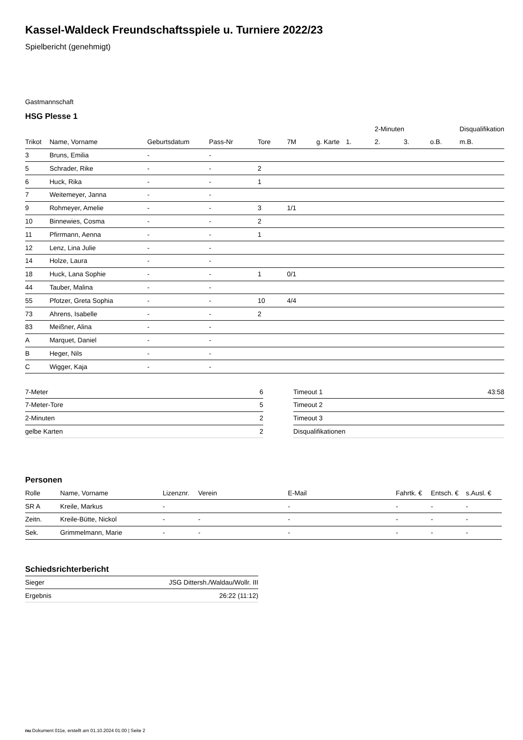Kassel-Waldeck Freundschaftsspiele u. Turniere 2022/23
Spielbericht (genehmigt)
Gastmannschaft
HSG Plesse 1
| | | | | | | | | 2-Minuten | | | Disqualifikation |
| --- | --- | --- | --- | --- | --- | --- | --- | --- | --- | --- | --- |
| Trikot | Name, Vorname | Geburtsdatum | Pass-Nr | Tore | 7M | g. Karte | 1. | 2. | 3. | o.B. | m.B. |
| 3 | Bruns, Emilia | - | - | | | | | | | | |
| 5 | Schrader, Rike | - | - | 2 | | | | | | | |
| 6 | Huck, Rika | - | - | 1 | | | | | | | |
| 7 | Weitemeyer, Janna | - | - | | | | | | | | |
| 9 | Rohmeyer, Amelie | - | - | 3 | 1/1 | | | | | | |
| 10 | Binnewies, Cosma | - | - | 2 | | | | | | | |
| 11 | Pfirrmann, Aenna | - | - | 1 | | | | | | | |
| 12 | Lenz, Lina Julie | - | - | | | | | | | | |
| 14 | Holze, Laura | - | - | | | | | | | | |
| 18 | Huck, Lana Sophie | - | - | 1 | 0/1 | | | | | | |
| 44 | Tauber, Malina | - | - | | | | | | | | |
| 55 | Pfotzer, Greta Sophia | - | - | 10 | 4/4 | | | | | | |
| 73 | Ahrens, Isabelle | - | - | 2 | | | | | | | |
| 83 | Meißner, Alina | - | - | | | | | | | | |
| A | Marquet, Daniel | - | - | | | | | | | | |
| B | Heger, Nils | - | - | | | | | | | | |
| C | Wigger, Kaja | - | - | | | | | | | | |
| 7-Meter | 6 |
| 7-Meter-Tore | 5 |
| 2-Minuten | 2 |
| gelbe Karten | 2 |
| Timeout 1 | 43:58 |
| Timeout 2 | |
| Timeout 3 | |
| Disqualifikationen | |
Personen
| Rolle | Name, Vorname | Lizenznr. | Verein | E-Mail | Fahrtk. € | Entsch. € | s.Ausl. € |
| --- | --- | --- | --- | --- | --- | --- | --- |
| SR A | Kreile, Markus | - | | - | - | - | - |
| Zeitn. | Kreile-Bütte, Nickol | - | - | - | - | - | - |
| Sek. | Grimmelmann, Marie | - | - | - | - | - | - |
Schiedsrichterbericht
| Sieger | JSG Dittersh./Waldau/Wollr. III |
| Ergebnis | 26:22 (11:12) |
nu.Dokument 011e, erstellt am 01.10.2024 01:00 | Seite 2